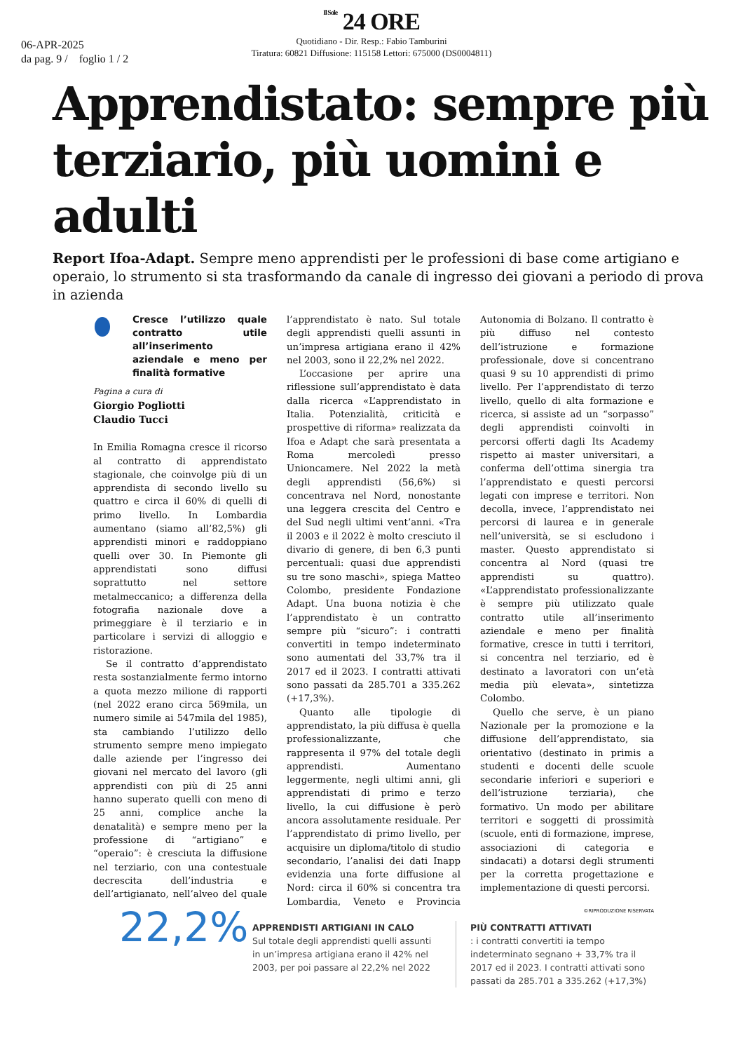Il Sole 24 ORE
06-APR-2025
da pag. 9 / foglio 1 / 2
Quotidiano - Dir. Resp.: Fabio Tamburini
Tiratura: 60821 Diffusione: 115158 Lettori: 675000 (DS0004811)
Apprendistato: sempre più terziario, più uomini e adulti
Report Ifoa-Adapt. Sempre meno apprendisti per le professioni di base come artigiano e operaio, lo strumento si sta trasformando da canale di ingresso dei giovani a periodo di prova in azienda
Cresce l’utilizzo quale contratto utile all’inserimento aziendale e meno per finalità formative
Pagina a cura di
Giorgio Pogliotti
Claudio Tucci
In Emilia Romagna cresce il ricorso al contratto di apprendistato stagionale, che coinvolge più di un apprendista di secondo livello su quattro e circa il 60% di quelli di primo livello. In Lombardia aumentano (siamo all’82,5%) gli apprendisti minori e raddoppiano quelli over 30. In Piemonte gli apprendistati sono diffusi soprattutto nel settore metalmeccanico; a differenza della fotografia nazionale dove a primeggiare è il terziario e in particolare i servizi di alloggio e ristorazione.
Se il contratto d’apprendistato resta sostanzialmente fermo intorno a quota mezzo milione di rapporti (nel 2022 erano circa 569mila, un numero simile ai 547mila del 1985), sta cambiando l’utilizzo dello strumento sempre meno impiegato dalle aziende per l’ingresso dei giovani nel mercato del lavoro (gli apprendisti con più di 25 anni hanno superato quelli con meno di 25 anni, complice anche la denatalità) e sempre meno per la professione di “artigiano” e “operaio”: è cresciuta la diffusione nel terziario, con una contestuale decrescita dell’industria e dell’artigianato, nell’alveo del quale l’apprendistato è nato. Sul totale degli apprendisti quelli assunti in un’impresa artigiana erano il 42% nel 2003, sono il 22,2% nel 2022.
L’occasione per aprire una riflessione sull’apprendistato è data dalla ricerca «L’apprendistato in Italia. Potenzialità, criticità e prospettive di riforma» realizzata da Ifoa e Adapt che sarà presentata a Roma mercoledì presso Unioncamere. Nel 2022 la metà degli apprendisti (56,6%) si concentrava nel Nord, nonostante una leggera crescita del Centro e del Sud negli ultimi vent’anni. «Tra il 2003 e il 2022 è molto cresciuto il divario di genere, di ben 6,3 punti percentuali: quasi due apprendisti su tre sono maschi», spiega Matteo Colombo, presidente Fondazione Adapt. Una buona notizia è che l’apprendistato è un contratto sempre più “sicuro”: i contratti convertiti in tempo indeterminato sono aumentati del 33,7% tra il 2017 ed il 2023. I contratti attivati sono passati da 285.701 a 335.262 (+17,3%).
Quanto alle tipologie di apprendistato, la più diffusa è quella professionalizzante, che rappresenta il 97% del totale degli apprendisti. Aumentano leggermente, negli ultimi anni, gli apprendistati di primo e terzo livello, la cui diffusione è però ancora assolutamente residuale. Per l’apprendistato di primo livello, per acquisire un diploma/titolo di studio secondario, l’analisi dei dati Inapp evidenzia una forte diffusione al Nord: circa il 60% si concentra tra Lombardia, Veneto e Provincia Autonomia di Bolzano. Il contratto è più diffuso nel contesto dell’istruzione e formazione professionale, dove si concentrano quasi 9 su 10 apprendisti di primo livello. Per l’apprendistato di terzo livello, quello di alta formazione e ricerca, si assiste ad un “sorpasso” degli apprendisti coinvolti in percorsi offerti dagli Its Academy rispetto ai master universitari, a conferma dell’ottima sinergia tra l’apprendistato e questi percorsi legati con imprese e territori. Non decolla, invece, l’apprendistato nei percorsi di laurea e in generale nell’università, se si escludono i master. Questo apprendistato si concentra al Nord (quasi tre apprendisti su quattro). «L’apprendistato professionalizzante è sempre più utilizzato quale contratto utile all’inserimento aziendale e meno per finalità formative, cresce in tutti i territori, si concentra nel terziario, ed è destinato a lavoratori con un’età media più elevata», sintetizza Colombo.
Quello che serve, è un piano Nazionale per la promozione e la diffusione dell’apprendistato, sia orientativo (destinato in primis a studenti e docenti delle scuole secondarie inferiori e superiori e dell’istruzione terziaria), che formativo. Un modo per abilitare territori e soggetti di prossimità (scuole, enti di formazione, imprese, associazioni di categoria e sindacati) a dotarsi degli strumenti per la corretta progettazione e implementazione di questi percorsi.
©RIPRODUZIONE RISERVATA
22,2%
APPRENDISTI ARTIGIANI IN CALO
Sul totale degli apprendisti quelli assunti in un’impresa artigiana erano il 42% nel 2003, per poi passare al 22,2% nel 2022
PIÙ CONTRATTI ATTIVATI
: i contratti convertiti ia tempo indeterminato segnano + 33,7% tra il 2017 ed il 2023. I contratti attivati sono passati da 285.701 a 335.262 (+17,3%)